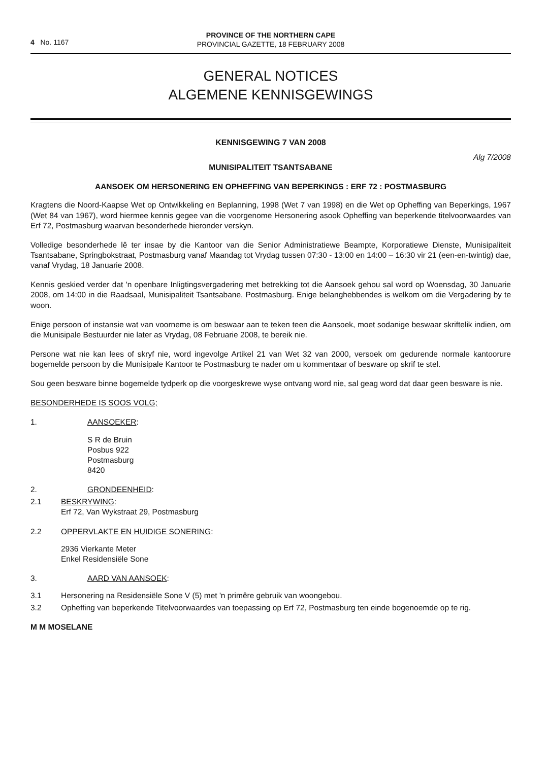4 No. 1167
PROVINCE OF THE NORTHERN CAPE
PROVINCIAL GAZETTE, 18 FEBRUARY 2008
GENERAL NOTICES
ALGEMENE KENNISGEWINGS
KENNISGEWING 7 VAN 2008
Alg 7/2008
MUNISIPALITEIT TSANTSABANE
AANSOEK OM HERSONERING EN OPHEFFING VAN BEPERKINGS : ERF 72 : POSTMASBURG
Kragtens die Noord-Kaapse Wet op Ontwikkeling en Beplanning, 1998 (Wet 7 van 1998) en die Wet op Opheffing van Beperkings, 1967 (Wet 84 van 1967), word hiermee kennis gegee van die voorgenome Hersonering asook Opheffing van beperkende titelvoorwaardes van Erf 72, Postmasburg waarvan besonderhede hieronder verskyn.
Volledige besonderhede lê ter insae by die Kantoor van die Senior Administratiewe Beampte, Korporatiewe Dienste, Munisipaliteit Tsantsabane, Springbokstraat, Postmasburg vanaf Maandag tot Vrydag tussen 07:30 - 13:00 en 14:00 – 16:30 vir 21 (een-en-twintig) dae, vanaf Vrydag, 18 Januarie 2008.
Kennis geskied verder dat 'n openbare Inligtingsvergadering met betrekking tot die Aansoek gehou sal word op Woensdag, 30 Januarie 2008, om 14:00 in die Raadsaal, Munisipaliteit Tsantsabane, Postmasburg. Enige belanghebbendes is welkom om die Vergadering by te woon.
Enige persoon of instansie wat van voorneme is om beswaar aan te teken teen die Aansoek, moet sodanige beswaar skriftelik indien, om die Munisipale Bestuurder nie later as Vrydag, 08 Februarie 2008, te bereik nie.
Persone wat nie kan lees of skryf nie, word ingevolge Artikel 21 van Wet 32 van 2000, versoek om gedurende normale kantoorure bogemelde persoon by die Munisipale Kantoor te Postmasburg te nader om u kommentaar of besware op skrif te stel.
Sou geen besware binne bogemelde tydperk op die voorgeskrewe wyse ontvang word nie, sal geag word dat daar geen besware is nie.
BESONDERHEDE IS SOOS VOLG;
1. AANSOEKER:
S R de Bruin
Posbus 922
Postmasburg
8420
2. GRONDEENHEID:
2.1 BESKRYWING:
Erf 72, Van Wykstraat 29, Postmasburg
2.2 OPPERVLAKTE EN HUIDIGE SONERING:
2936 Vierkante Meter
Enkel Residensiële Sone
3. AARD VAN AANSOEK:
3.1 Hersonering na Residensiële Sone V (5) met 'n primêre gebruik van woongebou.
3.2 Opheffing van beperkende Titelvoorwaardes van toepassing op Erf 72, Postmasburg ten einde bogenoemde op te rig.
M M MOSELANE